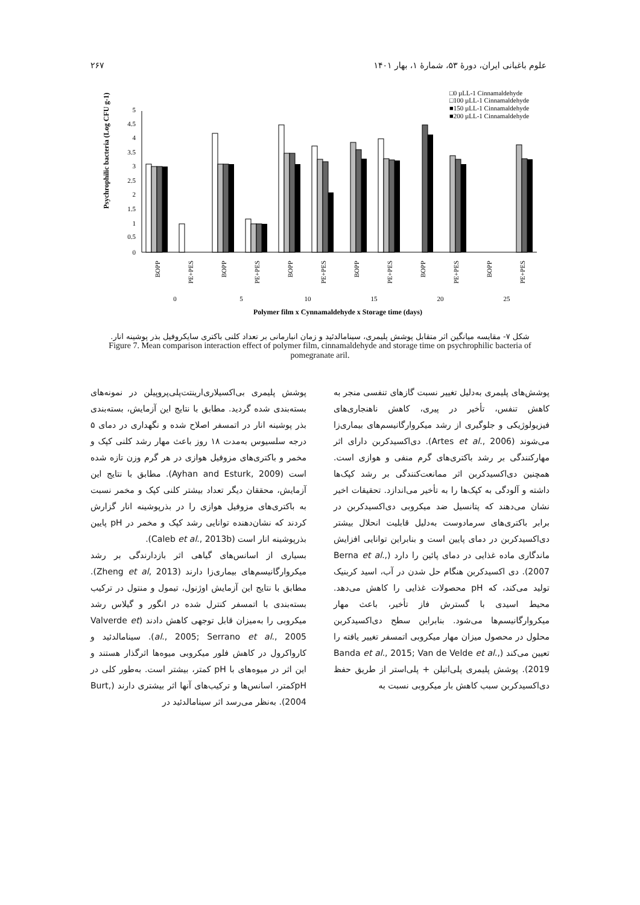علوم باغبانی ایران، دورهٔ ۵۳، شمارهٔ ۱، بهار ۱۴۰۱ ۲۶۷
□0 µLL-1 Cinnamaldehyde
□100 µLL-1 Cinnamaldehyde
■150 µLL-1 Cinnamaldehyde
■200 µLL-1 Cinnamaldehyde
0
0.5
1
1.5
2
2.5
3
3.5
4
4.5
5
Psychrophilic bacteria (Log CFU g-1)
BOPP
PE+PES
BOPP
PE+PES
BOPP
PE+PES
BOPP
PE+PES
BOPP
PE+PES
BOPP
PE+PES
0
5
10
15
20
25
Polymer film x Cynnamaldehyde x Storage time (days)
شکل ۷- مقایسه میانگین اثر متقابل پوشش پلیمری، سینامالدئید و زمان انبارمانی بر تعداد کلنی باکتری سایکروفیل بذر پوشینه انار.
Figure 7. Mean comparison interaction effect of polymer film, cinnamaldehyde and storage time on psychrophilic bacteria of pomegranate aril.
پوشش‌های پلیمری به‌دلیل تغییر نسبت گازهای تنفسی منجر به کاهش تنفس، تأخیر در پیری، کاهش ناهنجاری‌های فیزیولوژیکی و جلوگیری از رشد میکروارگانیسم‌های بیماری‌زا می‌شوند (Artes et al., 2006). دی‌اکسیدکربن دارای اثر مهارکنندگی بر رشد باکتری‌های گرم منفی و هوازی است. همچنین دی‌اکسیدکربن اثر ممانعت‌کنندگی بر رشد کپک‌ها داشته و آلودگی به کپک‌ها را به تأخیر می‌اندازد. تحقیقات اخیر نشان می‌دهند که پتانسیل ضد میکروبی دی‌اکسیدکربن در برابر باکتری‌های سرمادوست به‌دلیل قابلیت انحلال بیشتر دی‌اکسیدکربن در دمای پایین است و بنابراین توانایی افزایش ماندگاری ماده غذایی در دمای پائین را دارد (Berna et al., 2007). دی اکسیدکربن هنگام حل شدن در آب، اسید کربنیک تولید می‌کند، که pH محصولات غذایی را کاهش می‌دهد. محیط اسیدی با گسترش فاز تأخیر، باعث مهار میکروارگانیسم‌ها می‌شود. بنابراین سطح دی‌اکسیدکربن محلول در محصول میزان مهار میکروبی اتمسفر تغییر یافته را تعیین می‌کند (Banda et al., 2015; Van de Velde et al., 2019). پوشش پلیمری پلی‌اتیلن + پلی‌استر از طریق حفظ دی‌اکسیدکربن سبب کاهش بار میکروبی نسبت به
پوشش پلیمری بی‌اکسیلاری‌ارینتت‌پلی‌پروپیلن در نمونه‌های بسته‌بندی شده گردید. مطابق با نتایج این آزمایش، بسته‌بندی بذر پوشینه انار در اتمسفر اصلاح شده و نگهداری در دمای ۵ درجه سلسیوس به‌مدت ۱۸ روز باعث مهار رشد کلنی کپک و مخمر و باکتری‌های مزوفیل هوازی در هر گرم وزن تازه شده است (Ayhan and Esturk, 2009). مطابق با نتایج این آزمایش، محققان دیگر تعداد بیشتر کلنی کپک و مخمر نسبت به باکتری‌های مزوفیل هوازی را در بذرپوشینه انار گزارش کردند که نشان‌دهنده توانایی رشد کپک و مخمر در pH پایین بذرپوشینه انار است (Caleb et al., 2013b).
بسیاری از اسانس‌های گیاهی اثر بازدارندگی بر رشد میکروارگانیسم‌های بیماری‌زا دارند (Zheng et al, 2013). مطابق با نتایج این آزمایش اوژنول، تیمول و منتول در ترکیب بسته‌بندی با اتمسفر کنترل شده در انگور و گیلاس رشد میکروبی را به‌میزان قابل توجهی کاهش دادند (Valverde et al., 2005; Serrano et al., 2005). سینامالدئید و کارواکرول در کاهش فلور میکروبی میوه‌ها اثرگذار هستند و این اثر در میوه‌های با pH کمتر، بیشتر است. به‌طور کلی در pHکمتر، اسانس‌ها و ترکیب‌های آنها اثر بیشتری دارند (Burt, 2004). به‌نظر می‌رسد اثر سینامالدئید در